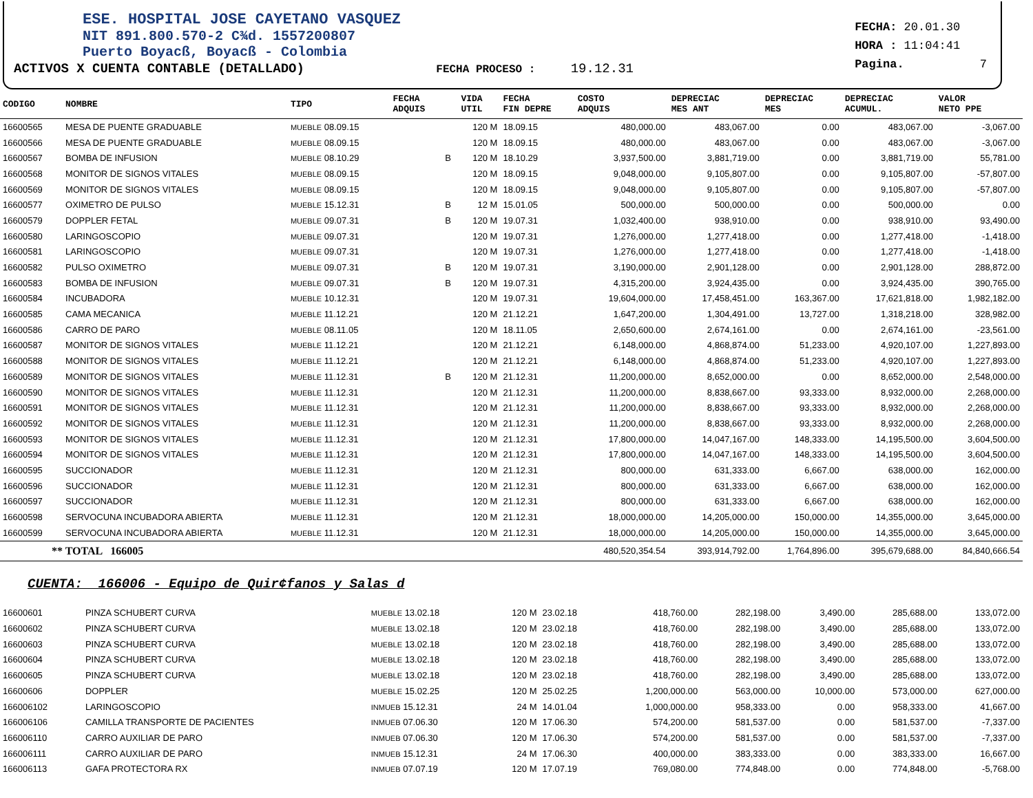ESE. HOSPITAL JOSE CAYETANO VASQUEZ
NIT 891.800.570-2 C¾d. 1557200807
Puerto Boyacß, Boyacß - Colombia
ACTIVOS X CUENTA CONTABLE (DETALLADO) FECHA PROCESO : 19.12.31
FECHA: 20.01.30
HORA : 11:04:41
Pagina. 7
| CODIGO | NOMBRE | TIPO | FECHA ADQUIS | | VIDA UTIL | FECHA FIN DEPRE | COSTO ADQUIS | DEPRECIAC MES ANT | DEPRECIAC MES | DEPRECIAC ACUMUL. | VALOR NETO PPE |
| --- | --- | --- | --- | --- | --- | --- | --- | --- | --- | --- | --- |
| 16600565 | MESA DE PUENTE GRADUABLE | MUEBLE 08.09.15 | | | 120 M | 18.09.15 | 480,000.00 | 483,067.00 | 0.00 | 483,067.00 | -3,067.00 |
| 16600566 | MESA DE PUENTE GRADUABLE | MUEBLE 08.09.15 | | | 120 M | 18.09.15 | 480,000.00 | 483,067.00 | 0.00 | 483,067.00 | -3,067.00 |
| 16600567 | BOMBA DE INFUSION | MUEBLE 08.10.29 | | B | 120 M | 18.10.29 | 3,937,500.00 | 3,881,719.00 | 0.00 | 3,881,719.00 | 55,781.00 |
| 16600568 | MONITOR DE SIGNOS VITALES | MUEBLE 08.09.15 | | | 120 M | 18.09.15 | 9,048,000.00 | 9,105,807.00 | 0.00 | 9,105,807.00 | -57,807.00 |
| 16600569 | MONITOR DE SIGNOS VITALES | MUEBLE 08.09.15 | | | 120 M | 18.09.15 | 9,048,000.00 | 9,105,807.00 | 0.00 | 9,105,807.00 | -57,807.00 |
| 16600577 | OXIMETRO DE PULSO | MUEBLE 15.12.31 | | B | 12 M | 15.01.05 | 500,000.00 | 500,000.00 | 0.00 | 500,000.00 | 0.00 |
| 16600579 | DOPPLER FETAL | MUEBLE 09.07.31 | | B | 120 M | 19.07.31 | 1,032,400.00 | 938,910.00 | 0.00 | 938,910.00 | 93,490.00 |
| 16600580 | LARINGOSCOPIO | MUEBLE 09.07.31 | | | 120 M | 19.07.31 | 1,276,000.00 | 1,277,418.00 | 0.00 | 1,277,418.00 | -1,418.00 |
| 16600581 | LARINGOSCOPIO | MUEBLE 09.07.31 | | | 120 M | 19.07.31 | 1,276,000.00 | 1,277,418.00 | 0.00 | 1,277,418.00 | -1,418.00 |
| 16600582 | PULSO OXIMETRO | MUEBLE 09.07.31 | | B | 120 M | 19.07.31 | 3,190,000.00 | 2,901,128.00 | 0.00 | 2,901,128.00 | 288,872.00 |
| 16600583 | BOMBA DE INFUSION | MUEBLE 09.07.31 | | B | 120 M | 19.07.31 | 4,315,200.00 | 3,924,435.00 | 0.00 | 3,924,435.00 | 390,765.00 |
| 16600584 | INCUBADORA | MUEBLE 10.12.31 | | | 120 M | 19.07.31 | 19,604,000.00 | 17,458,451.00 | 163,367.00 | 17,621,818.00 | 1,982,182.00 |
| 16600585 | CAMA MECANICA | MUEBLE 11.12.21 | | | 120 M | 21.12.21 | 1,647,200.00 | 1,304,491.00 | 13,727.00 | 1,318,218.00 | 328,982.00 |
| 16600586 | CARRO DE PARO | MUEBLE 08.11.05 | | | 120 M | 18.11.05 | 2,650,600.00 | 2,674,161.00 | 0.00 | 2,674,161.00 | -23,561.00 |
| 16600587 | MONITOR DE SIGNOS VITALES | MUEBLE 11.12.21 | | | 120 M | 21.12.21 | 6,148,000.00 | 4,868,874.00 | 51,233.00 | 4,920,107.00 | 1,227,893.00 |
| 16600588 | MONITOR DE SIGNOS VITALES | MUEBLE 11.12.21 | | | 120 M | 21.12.21 | 6,148,000.00 | 4,868,874.00 | 51,233.00 | 4,920,107.00 | 1,227,893.00 |
| 16600589 | MONITOR DE SIGNOS VITALES | MUEBLE 11.12.31 | | B | 120 M | 21.12.31 | 11,200,000.00 | 8,652,000.00 | 0.00 | 8,652,000.00 | 2,548,000.00 |
| 16600590 | MONITOR DE SIGNOS VITALES | MUEBLE 11.12.31 | | | 120 M | 21.12.31 | 11,200,000.00 | 8,838,667.00 | 93,333.00 | 8,932,000.00 | 2,268,000.00 |
| 16600591 | MONITOR DE SIGNOS VITALES | MUEBLE 11.12.31 | | | 120 M | 21.12.31 | 11,200,000.00 | 8,838,667.00 | 93,333.00 | 8,932,000.00 | 2,268,000.00 |
| 16600592 | MONITOR DE SIGNOS VITALES | MUEBLE 11.12.31 | | | 120 M | 21.12.31 | 11,200,000.00 | 8,838,667.00 | 93,333.00 | 8,932,000.00 | 2,268,000.00 |
| 16600593 | MONITOR DE SIGNOS VITALES | MUEBLE 11.12.31 | | | 120 M | 21.12.31 | 17,800,000.00 | 14,047,167.00 | 148,333.00 | 14,195,500.00 | 3,604,500.00 |
| 16600594 | MONITOR DE SIGNOS VITALES | MUEBLE 11.12.31 | | | 120 M | 21.12.31 | 17,800,000.00 | 14,047,167.00 | 148,333.00 | 14,195,500.00 | 3,604,500.00 |
| 16600595 | SUCCIONADOR | MUEBLE 11.12.31 | | | 120 M | 21.12.31 | 800,000.00 | 631,333.00 | 6,667.00 | 638,000.00 | 162,000.00 |
| 16600596 | SUCCIONADOR | MUEBLE 11.12.31 | | | 120 M | 21.12.31 | 800,000.00 | 631,333.00 | 6,667.00 | 638,000.00 | 162,000.00 |
| 16600597 | SUCCIONADOR | MUEBLE 11.12.31 | | | 120 M | 21.12.31 | 800,000.00 | 631,333.00 | 6,667.00 | 638,000.00 | 162,000.00 |
| 16600598 | SERVOCUNA INCUBADORA ABIERTA | MUEBLE 11.12.31 | | | 120 M | 21.12.31 | 18,000,000.00 | 14,205,000.00 | 150,000.00 | 14,355,000.00 | 3,645,000.00 |
| 16600599 | SERVOCUNA INCUBADORA ABIERTA | MUEBLE 11.12.31 | | | 120 M | 21.12.31 | 18,000,000.00 | 14,205,000.00 | 150,000.00 | 14,355,000.00 | 3,645,000.00 |
| ** TOTAL 166005 | | | | | | | 480,520,354.54 | 393,914,792.00 | 1,764,896.00 | 395,679,688.00 | 84,840,666.54 |
CUENTA: 166006 - Equipo de Quir¢fanos y Salas d
| 16600601 | PINZA SCHUBERT CURVA | MUEBLE 13.02.18 | 120 M | 23.02.18 | 418,760.00 | 282,198.00 | 3,490.00 | 285,688.00 | 133,072.00 |
| 16600602 | PINZA SCHUBERT CURVA | MUEBLE 13.02.18 | 120 M | 23.02.18 | 418,760.00 | 282,198.00 | 3,490.00 | 285,688.00 | 133,072.00 |
| 16600603 | PINZA SCHUBERT CURVA | MUEBLE 13.02.18 | 120 M | 23.02.18 | 418,760.00 | 282,198.00 | 3,490.00 | 285,688.00 | 133,072.00 |
| 16600604 | PINZA SCHUBERT CURVA | MUEBLE 13.02.18 | 120 M | 23.02.18 | 418,760.00 | 282,198.00 | 3,490.00 | 285,688.00 | 133,072.00 |
| 16600605 | PINZA SCHUBERT CURVA | MUEBLE 13.02.18 | 120 M | 23.02.18 | 418,760.00 | 282,198.00 | 3,490.00 | 285,688.00 | 133,072.00 |
| 16600606 | DOPPLER | MUEBLE 15.02.25 | 120 M | 25.02.25 | 1,200,000.00 | 563,000.00 | 10,000.00 | 573,000.00 | 627,000.00 |
| 166006102 | LARINGOSCOPIO | INMUEB 15.12.31 | 24 M | 14.01.04 | 1,000,000.00 | 958,333.00 | 0.00 | 958,333.00 | 41,667.00 |
| 166006106 | CAMILLA TRANSPORTE DE PACIENTES | INMUEB 07.06.30 | 120 M | 17.06.30 | 574,200.00 | 581,537.00 | 0.00 | 581,537.00 | -7,337.00 |
| 166006110 | CARRO AUXILIAR DE PARO | INMUEB 07.06.30 | 120 M | 17.06.30 | 574,200.00 | 581,537.00 | 0.00 | 581,537.00 | -7,337.00 |
| 166006111 | CARRO AUXILIAR DE PARO | INMUEB 15.12.31 | 24 M | 17.06.30 | 400,000.00 | 383,333.00 | 0.00 | 383,333.00 | 16,667.00 |
| 166006113 | GAFA PROTECTORA RX | INMUEB 07.07.19 | 120 M | 17.07.19 | 769,080.00 | 774,848.00 | 0.00 | 774,848.00 | -5,768.00 |